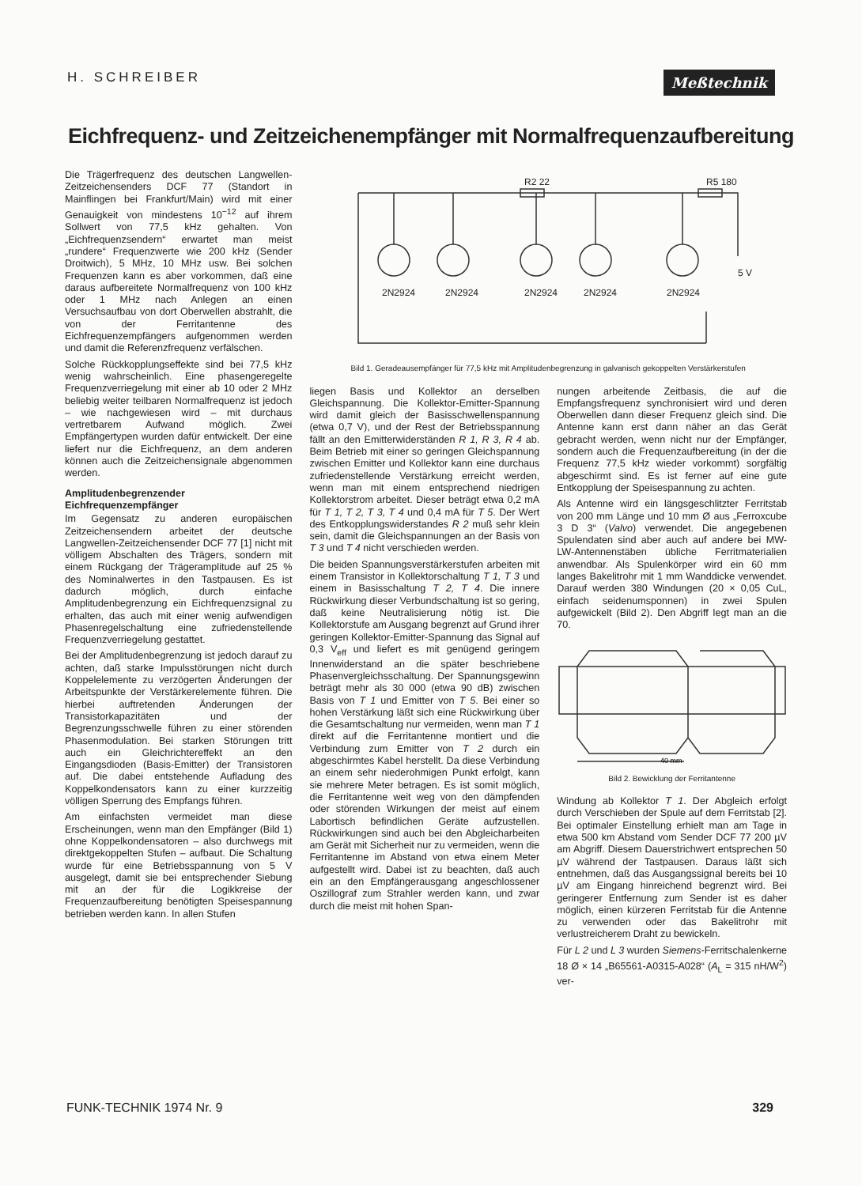H. SCHREIBER
Meßtechnik
Eichfrequenz- und Zeitzeichenempfänger mit Normalfrequenzaufbereitung
Die Trägerfrequenz des deutschen Langwellen-Zeitzeichensenders DCF 77 (Standort in Mainflingen bei Frankfurt/Main) wird mit einer Genauigkeit von mindestens 10<sup>−12</sup> auf ihrem Sollwert von 77,5 kHz gehalten. Von „Eichfrequenzsendern“ erwartet man meist „rundere“ Frequenzwerte wie 200 kHz (Sender Droitwich), 5 MHz, 10 MHz usw. Bei solchen Frequenzen kann es aber vorkommen, daß eine daraus aufbereitete Normalfrequenz von 100 kHz oder 1 MHz nach Anlegen an einen Versuchsaufbau von dort Oberwellen abstrahlt, die von der Ferritantenne des Eichfrequenzempfängers aufgenommen werden und damit die Referenzfrequenz verfälschen.
Solche Rückkopplungseffekte sind bei 77,5 kHz wenig wahrscheinlich. Eine phasengeregelte Frequenzverriegelung mit einer ab 10 oder 2 MHz beliebig weiter teilbaren Normalfrequenz ist jedoch – wie nachgewiesen wird – mit durchaus vertretbarem Aufwand möglich. Zwei Empfängertypen wurden dafür entwickelt. Der eine liefert nur die Eichfrequenz, an dem anderen können auch die Zeitzeichensignale abgenommen werden.
Amplitudenbegrenzender Eichfrequenzempfänger
Im Gegensatz zu anderen europäischen Zeitzeichensendern arbeitet der deutsche Langwellen-Zeitzeichensender DCF 77 [1] nicht mit völligem Abschalten des Trägers, sondern mit einem Rückgang der Trägeramplitude auf 25 % des Nominalwertes in den Tastpausen. Es ist dadurch möglich, durch einfache Amplitudenbegrenzung ein Eichfrequenzsignal zu erhalten, das auch mit einer wenig aufwendigen Phasenregelschaltung eine zufriedenstellende Frequenzverriegelung gestattet.
Bei der Amplitudenbegrenzung ist jedoch darauf zu achten, daß starke Impulsstörungen nicht durch Koppelelemente zu verzögerten Änderungen der Arbeitspunkte der Verstärkerelemente führen. Die hierbei auftretenden Änderungen der Transistorkapazitäten und der Begrenzungsschwelle führen zu einer störenden Phasenmodulation. Bei starken Störungen tritt auch ein Gleichrichtereffekt an den Eingangsdioden (Basis-Emitter) der Transistoren auf. Die dabei entstehende Aufladung des Koppelkondensators kann zu einer kurzzeitig völligen Sperrung des Empfangs führen.
Am einfachsten vermeidet man diese Erscheinungen, wenn man den Empfänger (Bild 1) ohne Koppelkondensatoren – also durchwegs mit direktgekoppelten Stufen – aufbaut. Die Schaltung wurde für eine Betriebsspannung von 5 V ausgelegt, damit sie bei entsprechender Siebung mit an der für die Logikkreise der Frequenzaufbereitung benötigten Speisespannung betrieben werden kann. In allen Stufen
2N2924
2N2924
2N2924
2N2924
2N2924
5 V
R2 22
R5 180
Bild 1. Geradeausempfänger für 77,5 kHz mit Amplitudenbegrenzung in galvanisch gekoppelten Verstärkerstufen
liegen Basis und Kollektor an derselben Gleichspannung. Die Kollektor-Emitter-Spannung wird damit gleich der Basisschwellenspannung (etwa 0,7 V), und der Rest der Betriebsspannung fällt an den Emitterwiderständen R 1, R 3, R 4 ab. Beim Betrieb mit einer so geringen Gleichspannung zwischen Emitter und Kollektor kann eine durchaus zufriedenstellende Verstärkung erreicht werden, wenn man mit einem entsprechend niedrigen Kollektorstrom arbeitet. Dieser beträgt etwa 0,2 mA für T 1, T 2, T 3, T 4 und 0,4 mA für T 5. Der Wert des Entkopplungswiderstandes R 2 muß sehr klein sein, damit die Gleichspannungen an der Basis von T 3 und T 4 nicht verschieden werden.
Die beiden Spannungsverstärkerstufen arbeiten mit einem Transistor in Kollektorschaltung T 1, T 3 und einem in Basisschaltung T 2, T 4. Die innere Rückwirkung dieser Verbundschaltung ist so gering, daß keine Neutralisierung nötig ist. Die Kollektorstufe am Ausgang begrenzt auf Grund ihrer geringen Kollektor-Emitter-Spannung das Signal auf 0,3 V<sub>eff</sub> und liefert es mit genügend geringem Innenwiderstand an die später beschriebene Phasenvergleichsschaltung. Der Spannungsgewinn beträgt mehr als 30 000 (etwa 90 dB) zwischen Basis von T 1 und Emitter von T 5. Bei einer so hohen Verstärkung läßt sich eine Rückwirkung über die Gesamtschaltung nur vermeiden, wenn man T 1 direkt auf die Ferritantenne montiert und die Verbindung zum Emitter von T 2 durch ein abgeschirmtes Kabel herstellt. Da diese Verbindung an einem sehr niederohmigen Punkt erfolgt, kann sie mehrere Meter betragen. Es ist somit möglich, die Ferritantenne weit weg von den dämpfenden oder störenden Wirkungen der meist auf einem Labortisch befindlichen Geräte aufzustellen. Rückwirkungen sind auch bei den Abgleicharbeiten am Gerät mit Sicherheit nur zu vermeiden, wenn die Ferritantenne im Abstand von etwa einem Meter aufgestellt wird. Dabei ist zu beachten, daß auch ein an den Empfängerausgang angeschlossener Oszillograf zum Strahler werden kann, und zwar durch die meist mit hohen Span-
nungen arbeitende Zeitbasis, die auf die Empfangsfrequenz synchronisiert wird und deren Oberwellen dann dieser Frequenz gleich sind. Die Antenne kann erst dann näher an das Gerät gebracht werden, wenn nicht nur der Empfänger, sondern auch die Frequenzaufbereitung (in der die Frequenz 77,5 kHz wieder vorkommt) sorgfältig abgeschirmt sind. Es ist ferner auf eine gute Entkopplung der Speisespannung zu achten.
Als Antenne wird ein längsgeschlitzter Ferritstab von 200 mm Länge und 10 mm Ø aus „Ferroxcube 3 D 3“ (Valvo) verwendet. Die angegebenen Spulendaten sind aber auch auf andere bei MW-LW-Antennenstäben übliche Ferritmaterialien anwendbar. Als Spulenkörper wird ein 60 mm langes Bakelitrohr mit 1 mm Wanddicke verwendet. Darauf werden 380 Windungen (20 × 0,05 CuL, einfach seidenumsponnen) in zwei Spulen aufgewickelt (Bild 2). Den Abgriff legt man an die 70.
40 mm
Bild 2. Bewicklung der Ferritantenne
Windung ab Kollektor T 1. Der Abgleich erfolgt durch Verschieben der Spule auf dem Ferritstab [2]. Bei optimaler Einstellung erhielt man am Tage in etwa 500 km Abstand vom Sender DCF 77 200 µV am Abgriff. Diesem Dauerstrichwert entsprechen 50 µV während der Tastpausen. Daraus läßt sich entnehmen, daß das Ausgangssignal bereits bei 10 µV am Eingang hinreichend begrenzt wird. Bei geringerer Entfernung zum Sender ist es daher möglich, einen kürzeren Ferritstab für die Antenne zu verwenden oder das Bakelitrohr mit verlustreicherem Draht zu bewickeln.
Für L 2 und L 3 wurden Siemens-Ferritschalenkerne 18 Ø × 14 „B65561-A0315-A028“ (A<sub>L</sub> = 315 nH/W<sup>2</sup>) ver-
FUNK-TECHNIK 1974 Nr. 9 329